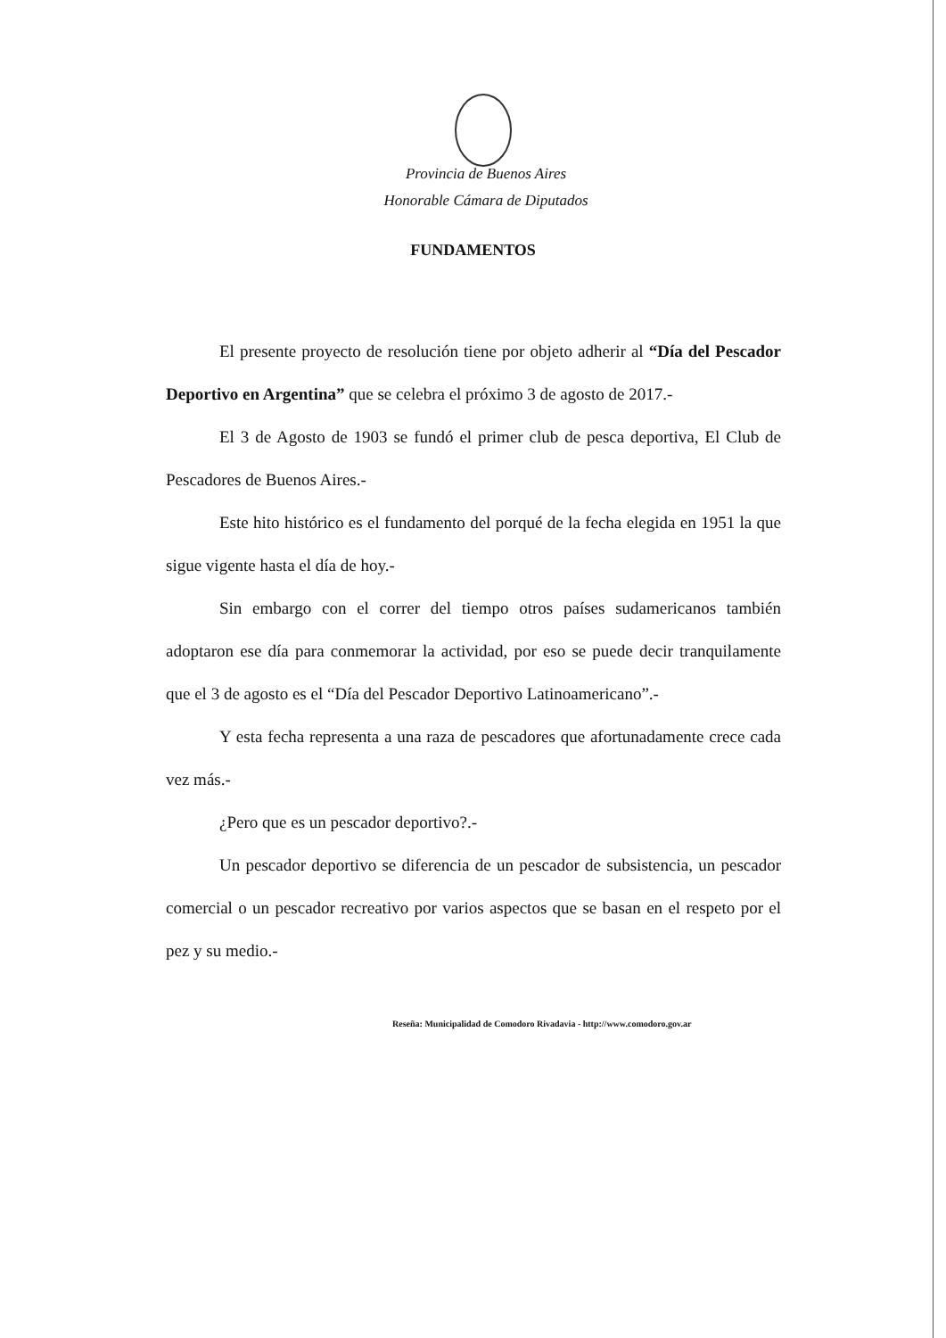Provincia de Buenos Aires
Honorable Cámara de Diputados
FUNDAMENTOS
El presente proyecto de resolución tiene por objeto adherir al “Día del Pescador Deportivo en Argentina” que se celebra el próximo 3 de agosto de 2017.-
El 3 de Agosto de 1903 se fundó el primer club de pesca deportiva, El Club de Pescadores de Buenos Aires.-
Este hito histórico es el fundamento del porqué de la fecha elegida en 1951 la que sigue vigente hasta el día de hoy.-
Sin embargo con el correr del tiempo otros países sudamericanos también adoptaron ese día para conmemorar la actividad, por eso se puede decir tranquilamente que el 3 de agosto es el “Día del Pescador Deportivo Latinoamericano”.-
Y esta fecha representa a una raza de pescadores que afortunadamente crece cada vez más.-
¿Pero que es un pescador deportivo?.-
Un pescador deportivo se diferencia de un pescador de subsistencia, un pescador comercial o un pescador recreativo por varios aspectos que se basan en el respeto por el pez y su medio.-
Reseña: Municipalidad de Comodoro Rivadavia - http://www.comodoro.gov.ar